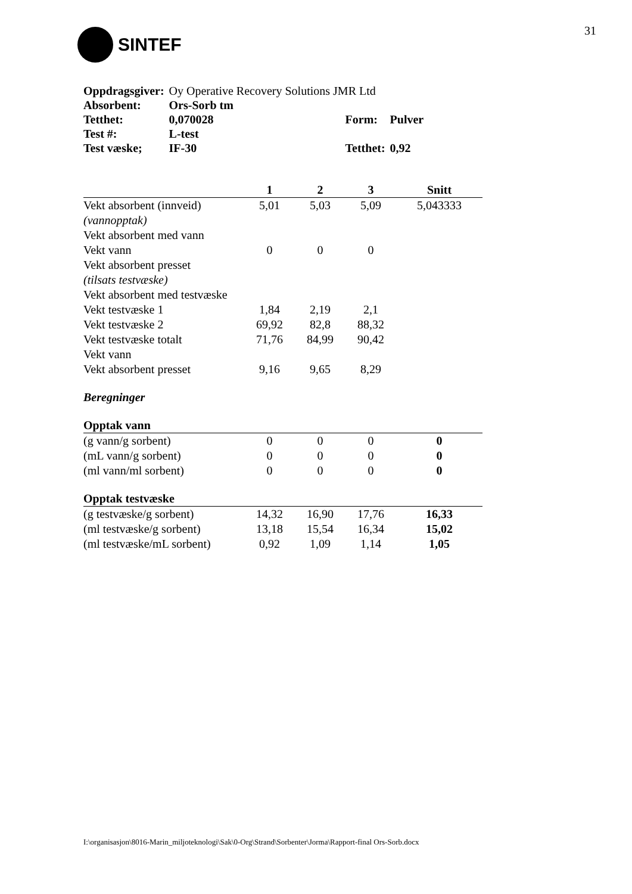SINTEF
31
| Oppdragsgiver: | Oy Operative Recovery Solutions JMR Ltd | | | |
| Absorbent: | Ors-Sorb tm | | | |
| Tetthet: | 0,070028 | | Form: | Pulver |
| Test #: | L-test | | | |
| Test væske; | IF-30 | | Tetthet: | 0,92 |
| | 1 | 2 | 3 | Snitt |
| --- | --- | --- | --- | --- |
| Vekt absorbent (innveid) | 5,01 | 5,03 | 5,09 | 5,043333 |
| (vannopptak) | | | | |
| Vekt absorbent med vann | | | | |
| Vekt vann | 0 | 0 | 0 | |
| Vekt absorbent presset | | | | |
| (tilsats testvæske) | | | | |
| Vekt absorbent med testvæske | | | | |
| Vekt testvæske 1 | 1,84 | 2,19 | 2,1 | |
| Vekt testvæske 2 | 69,92 | 82,8 | 88,32 | |
| Vekt testvæske totalt | 71,76 | 84,99 | 90,42 | |
| Vekt vann | | | | |
| Vekt absorbent presset | 9,16 | 9,65 | 8,29 | |
| Beregninger | | | | |
| Opptak vann | | | | |
| (g vann/g sorbent) | 0 | 0 | 0 | 0 |
| (mL vann/g sorbent) | 0 | 0 | 0 | 0 |
| (ml vann/ml sorbent) | 0 | 0 | 0 | 0 |
| Opptak testvæske | | | | |
| (g testvæske/g sorbent) | 14,32 | 16,90 | 17,76 | 16,33 |
| (ml testvæske/g sorbent) | 13,18 | 15,54 | 16,34 | 15,02 |
| (ml testvæske/mL sorbent) | 0,92 | 1,09 | 1,14 | 1,05 |
I:\organisasjon\8016-Marin_miljoteknologi\Sak\0-Org\Strand\Sorbenter\Jorma\Rapport-final Ors-Sorb.docx